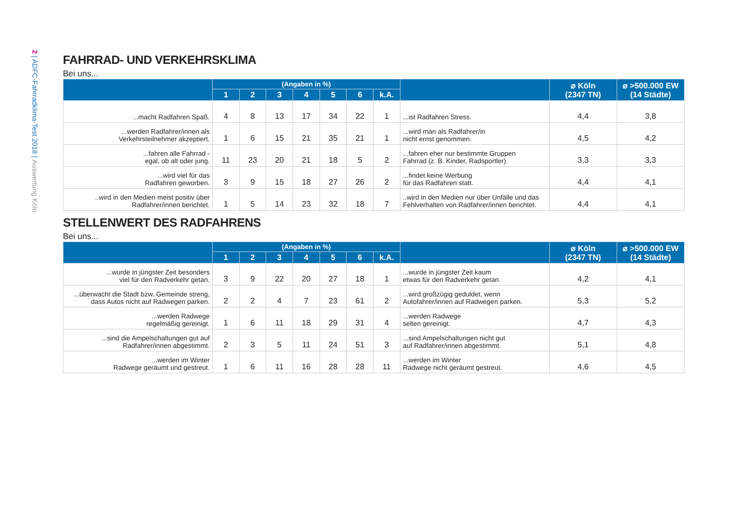2 | ADFC-Fahrradklima-Test 2018 | Auswertung Köln
FAHRRAD- UND VERKEHRSKLIMA
Bei uns...
| | (Angaben in %) | | | | | | | | ⌀ Köln (2347 TN) | ⌀ >500.000 EW (14 Städte) |
| --- | --- | --- | --- | --- | --- | --- | --- | --- | --- | --- |
| | 1 | 2 | 3 | 4 | 5 | 6 | k.A. | | | |
| ...macht Radfahren Spaß. | 4 | 8 | 13 | 17 | 34 | 22 | 1 | ...ist Radfahren Stress. | 4,4 | 3,8 |
| ...werden Radfahrer/innen als Verkehrsteilnehmer akzeptiert. | 1 | 6 | 15 | 21 | 35 | 21 | 1 | ...wird man als Radfahrer/in nicht ernst genommen. | 4,5 | 4,2 |
| ...fahren alle Fahrrad - egal, ob alt oder jung. | 11 | 23 | 20 | 21 | 18 | 5 | 2 | ...fahren eher nur bestimmte Gruppen Fahrrad (z. B. Kinder, Radsportler). | 3,3 | 3,3 |
| ...wird viel für das Radfahren geworben. | 3 | 9 | 15 | 18 | 27 | 26 | 2 | ...findet keine Werbung für das Radfahren statt. | 4,4 | 4,1 |
| ..wird in den Medien meist positiv über Radfahrer/innen berichtet. | 1 | 5 | 14 | 23 | 32 | 18 | 7 | ..wird in den Medien nur über Unfälle und das Fehlverhalten von Radfahrer/innen berichtet. | 4,4 | 4,1 |
STELLENWERT DES RADFAHRENS
Bei uns...
| | (Angaben in %) | | | | | | | | ⌀ Köln (2347 TN) | ⌀ >500.000 EW (14 Städte) |
| --- | --- | --- | --- | --- | --- | --- | --- | --- | --- | --- |
| | 1 | 2 | 3 | 4 | 5 | 6 | k.A. | | | |
| ...wurde in jüngster Zeit besonders viel für den Radverkehr getan. | 3 | 9 | 22 | 20 | 27 | 18 | 1 | ...wurde in jüngster Zeit kaum etwas für den Radverkehr getan. | 4,2 | 4,1 |
| ...überwacht die Stadt bzw. Gemeinde streng, dass Autos nicht auf Radwegen parken. | 2 | 2 | 4 | 7 | 23 | 61 | 2 | ...wird großzügig geduldet, wenn Autofahrer/innen auf Radwegen parken. | 5,3 | 5,2 |
| ...werden Radwege regelmäßig gereinigt. | 1 | 6 | 11 | 18 | 29 | 31 | 4 | ...werden Radwege selten gereinigt. | 4,7 | 4,3 |
| ...sind die Ampelschaltungen gut auf Radfahrer/innen abgestimmt. | 2 | 3 | 5 | 11 | 24 | 51 | 3 | ...sind Ampelschaltungen nicht gut auf Radfahrer/innen abgestimmt. | 5,1 | 4,8 |
| ...werden im Winter Radwege geräumt und gestreut. | 1 | 6 | 11 | 16 | 28 | 28 | 11 | ...werden im Winter Radwege nicht geräumt gestreut. | 4,6 | 4,5 |